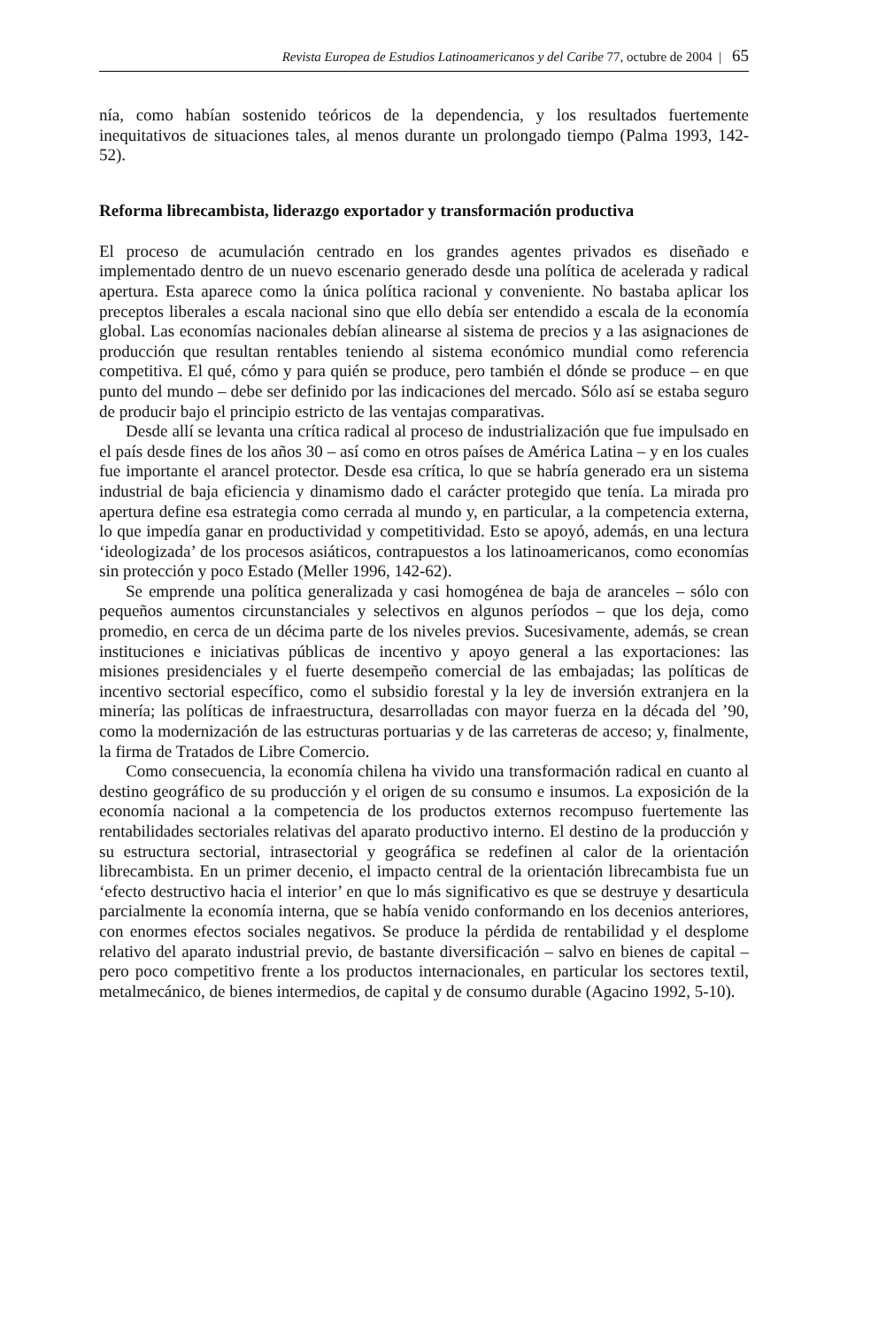Revista Europea de Estudios Latinoamericanos y del Caribe 77, octubre de 2004 | 65
nía, como habían sostenido teóricos de la dependencia, y los resultados fuertemente inequitativos de situaciones tales, al menos durante un prolongado tiempo (Palma 1993, 142-52).
Reforma librecambista, liderazgo exportador y transformación productiva
El proceso de acumulación centrado en los grandes agentes privados es diseñado e implementado dentro de un nuevo escenario generado desde una política de acelerada y radical apertura. Esta aparece como la única política racional y conveniente. No bastaba aplicar los preceptos liberales a escala nacional sino que ello debía ser entendido a escala de la economía global. Las economías nacionales debían alinearse al sistema de precios y a las asignaciones de producción que resultan rentables teniendo al sistema económico mundial como referencia competitiva. El qué, cómo y para quién se produce, pero también el dónde se produce – en que punto del mundo – debe ser definido por las indicaciones del mercado. Sólo así se estaba seguro de producir bajo el principio estricto de las ventajas comparativas.
Desde allí se levanta una crítica radical al proceso de industrialización que fue impulsado en el país desde fines de los años 30 – así como en otros países de América Latina – y en los cuales fue importante el arancel protector. Desde esa crítica, lo que se habría generado era un sistema industrial de baja eficiencia y dinamismo dado el carácter protegido que tenía. La mirada pro apertura define esa estrategia como cerrada al mundo y, en particular, a la competencia externa, lo que impedía ganar en productividad y competitividad. Esto se apoyó, además, en una lectura ‘ideologizada’ de los procesos asiáticos, contrapuestos a los latinoamericanos, como economías sin protección y poco Estado (Meller 1996, 142-62).
Se emprende una política generalizada y casi homogénea de baja de aranceles – sólo con pequeños aumentos circunstanciales y selectivos en algunos períodos – que los deja, como promedio, en cerca de un décima parte de los niveles previos. Sucesivamente, además, se crean instituciones e iniciativas públicas de incentivo y apoyo general a las exportaciones: las misiones presidenciales y el fuerte desempeño comercial de las embajadas; las políticas de incentivo sectorial específico, como el subsidio forestal y la ley de inversión extranjera en la minería; las políticas de infraestructura, desarrolladas con mayor fuerza en la década del ’90, como la modernización de las estructuras portuarias y de las carreteras de acceso; y, finalmente, la firma de Tratados de Libre Comercio.
Como consecuencia, la economía chilena ha vivido una transformación radical en cuanto al destino geográfico de su producción y el origen de su consumo e insumos. La exposición de la economía nacional a la competencia de los productos externos recompuso fuertemente las rentabilidades sectoriales relativas del aparato productivo interno. El destino de la producción y su estructura sectorial, intrasectorial y geográfica se redefinen al calor de la orientación librecambista. En un primer decenio, el impacto central de la orientación librecambista fue un ‘efecto destructivo hacia el interior’ en que lo más significativo es que se destruye y desarticula parcialmente la economía interna, que se había venido conformando en los decenios anteriores, con enormes efectos sociales negativos. Se produce la pérdida de rentabilidad y el desplome relativo del aparato industrial previo, de bastante diversificación – salvo en bienes de capital – pero poco competitivo frente a los productos internacionales, en particular los sectores textil, metalmecánico, de bienes intermedios, de capital y de consumo durable (Agacino 1992, 5-10).